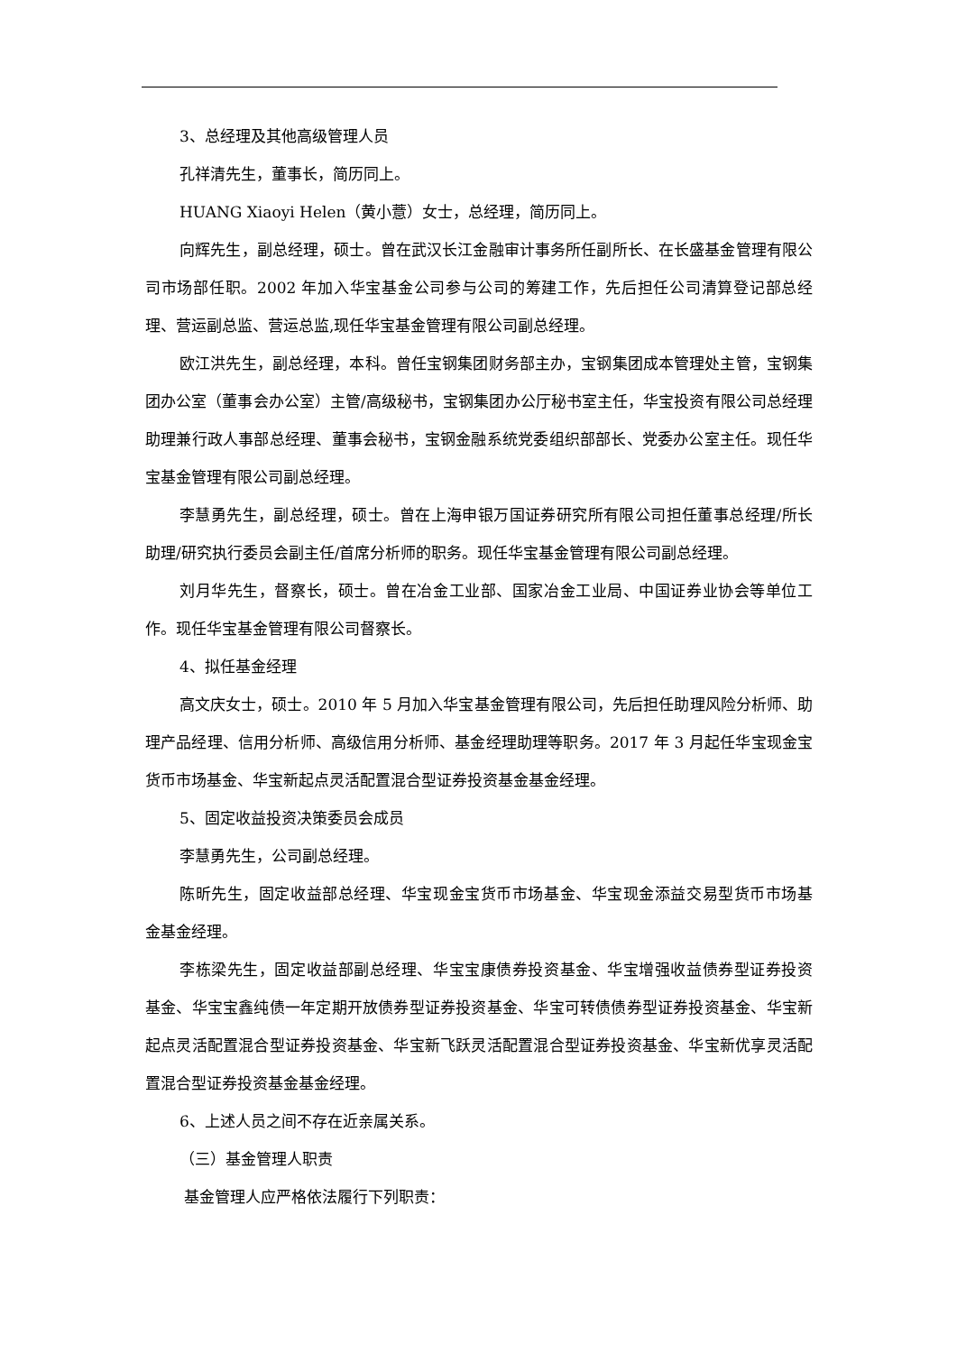3、总经理及其他高级管理人员
孔祥清先生，董事长，简历同上。
HUANG Xiaoyi Helen（黄小薏）女士，总经理，简历同上。
向辉先生，副总经理，硕士。曾在武汉长江金融审计事务所任副所长、在长盛基金管理有限公司市场部任职。2002 年加入华宝基金公司参与公司的筹建工作，先后担任公司清算登记部总经理、营运副总监、营运总监,现任华宝基金管理有限公司副总经理。
欧江洪先生，副总经理，本科。曾任宝钢集团财务部主办，宝钢集团成本管理处主管，宝钢集团办公室（董事会办公室）主管/高级秘书，宝钢集团办公厅秘书室主任，华宝投资有限公司总经理助理兼行政人事部总经理、董事会秘书，宝钢金融系统党委组织部部长、党委办公室主任。现任华宝基金管理有限公司副总经理。
李慧勇先生，副总经理，硕士。曾在上海申银万国证券研究所有限公司担任董事总经理/所长助理/研究执行委员会副主任/首席分析师的职务。现任华宝基金管理有限公司副总经理。
刘月华先生，督察长，硕士。曾在冶金工业部、国家冶金工业局、中国证券业协会等单位工作。现任华宝基金管理有限公司督察长。
4、拟任基金经理
高文庆女士，硕士。2010 年 5 月加入华宝基金管理有限公司，先后担任助理风险分析师、助理产品经理、信用分析师、高级信用分析师、基金经理助理等职务。2017 年 3 月起任华宝现金宝货币市场基金、华宝新起点灵活配置混合型证券投资基金基金经理。
5、固定收益投资决策委员会成员
李慧勇先生，公司副总经理。
陈昕先生，固定收益部总经理、华宝现金宝货币市场基金、华宝现金添益交易型货币市场基 金基金经理。
李栋梁先生，固定收益部副总经理、华宝宝康债券投资基金、华宝增强收益债券型证券投资 基金、华宝宝鑫纯债一年定期开放债券型证券投资基金、华宝可转债债券型证券投资基金、华宝新起点灵活配置混合型证券投资基金、华宝新飞跃灵活配置混合型证券投资基金、华宝新优享灵活配置混合型证券投资基金基金经理。
6、上述人员之间不存在近亲属关系。
（三）基金管理人职责
基金管理人应严格依法履行下列职责：